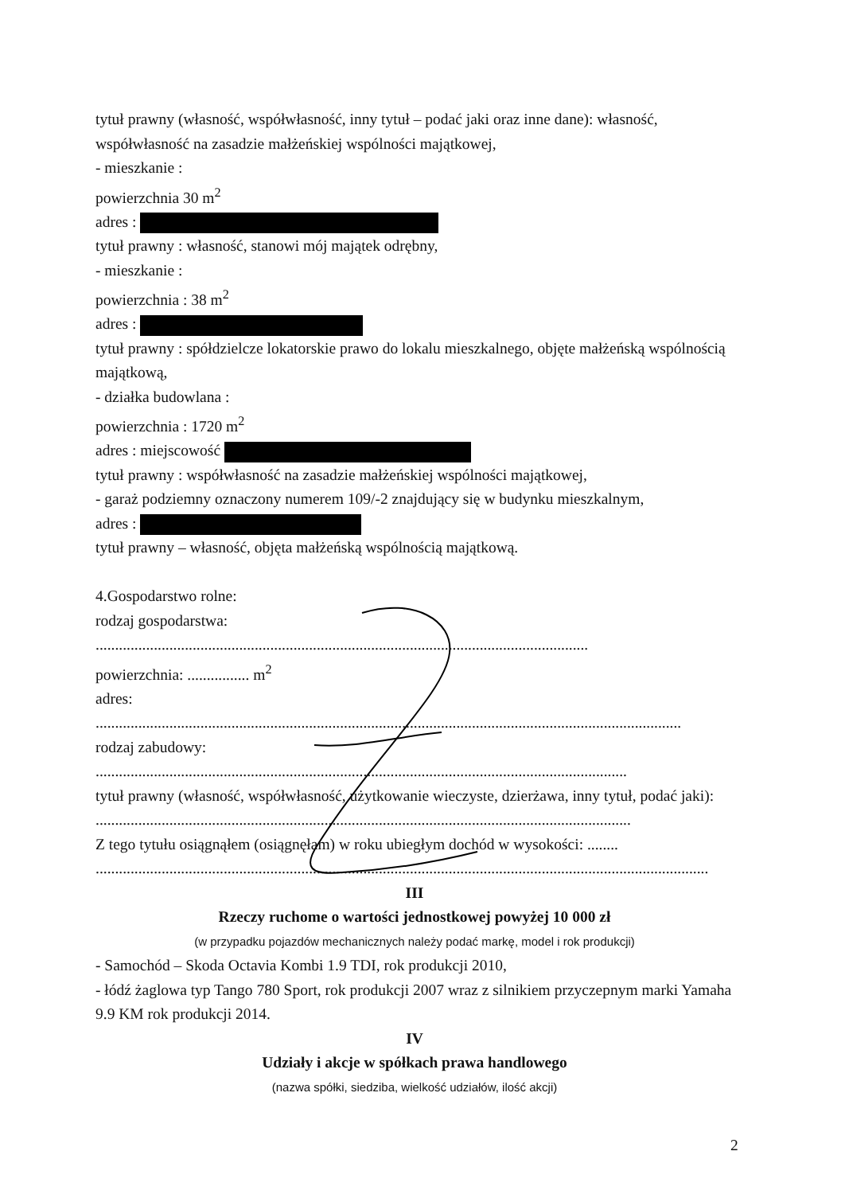tytuł prawny (własność, współwłasność, inny tytuł – podać jaki oraz inne dane): własność, współwłasność na zasadzie małżeńskiej wspólności majątkowej,
- mieszkanie :
powierzchnia 30 m<sup>2</sup>
adres :
tytuł prawny : własność, stanowi mój majątek odrębny,
- mieszkanie :
powierzchnia : 38 m<sup>2</sup>
adres :
tytuł prawny : spółdzielcze lokatorskie prawo do lokalu mieszkalnego, objęte małżeńską wspólnością majątkową,
- działka budowlana :
powierzchnia : 1720 m<sup>2</sup>
adres : miejscowość
tytuł prawny : współwłasność na zasadzie małżeńskiej wspólności majątkowej,
- garaż podziemny oznaczony numerem 109/-2 znajdujący się w budynku mieszkalnym,
adres :
tytuł prawny – własność, objęta małżeńską wspólnością majątkową.
4.Gospodarstwo rolne:
rodzaj gospodarstwa:
...............................................................................................................................
powierzchnia: ................ m<sup>2</sup>
adres:
.......................................................................................................................................................
rodzaj zabudowy:
.........................................................................................................................................
tytuł prawny (własność, współwłasność, użytkowanie wieczyste, dzierżawa, inny tytuł, podać jaki):
..........................................................................................................................................
Z tego tytułu osiągnąłem (osiągnęłam) w roku ubiegłym dochód w wysokości: ........
..............................................................................................................................................................
III
Rzeczy ruchome o wartości jednostkowej powyżej 10 000 zł
(w przypadku pojazdów mechanicznych należy podać markę, model i rok produkcji)
- Samochód – Skoda Octavia Kombi 1.9 TDI, rok produkcji 2010,
- łódź żaglowa typ Tango 780 Sport, rok produkcji 2007 wraz z silnikiem przyczepnym marki Yamaha 9.9 KM rok produkcji 2014.
IV
Udziały i akcje w spółkach prawa handlowego
(nazwa spółki, siedziba, wielkość udziałów, ilość akcji)
2